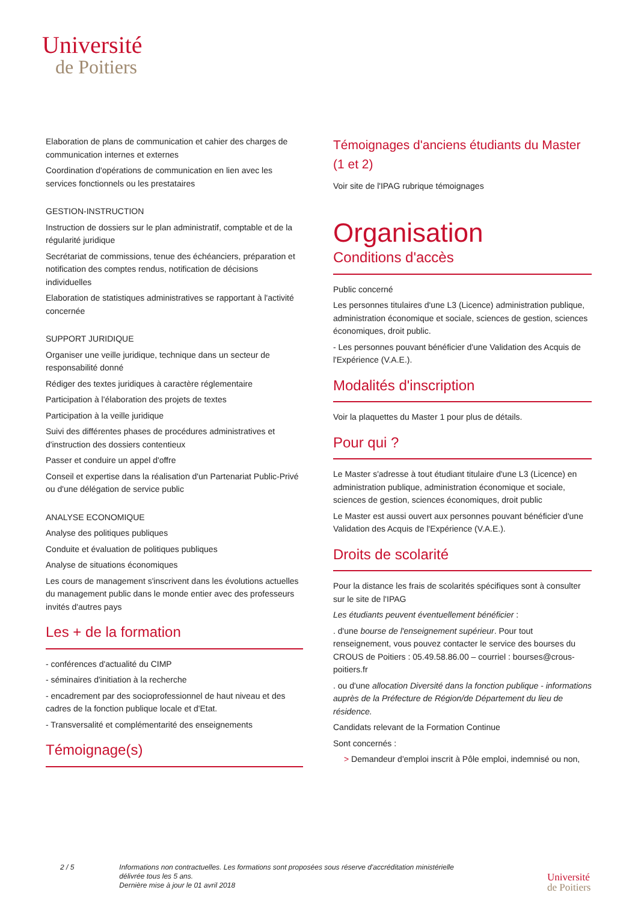Université
de Poitiers
Elaboration de plans de communication et cahier des charges de communication internes et externes
Coordination d'opérations de communication en lien avec les services fonctionnels ou les prestataires
GESTION-INSTRUCTION
Instruction de dossiers sur le plan administratif, comptable et de la régularité juridique
Secrétariat de commissions, tenue des échéanciers, préparation et notification des comptes rendus, notification de décisions individuelles
Elaboration de statistiques administratives se rapportant à l'activité concernée
SUPPORT JURIDIQUE
Organiser une veille juridique, technique dans un secteur de responsabilité donné
Rédiger des textes juridiques à caractère réglementaire
Participation à l'élaboration des projets de textes
Participation à la veille juridique
Suivi des différentes phases de procédures administratives et d'instruction des dossiers contentieux
Passer et conduire un appel d'offre
Conseil et expertise dans la réalisation d'un Partenariat Public-Privé ou d'une délégation de service public
ANALYSE ECONOMIQUE
Analyse des politiques publiques
Conduite et évaluation de politiques publiques
Analyse de situations économiques
Les cours de management s'inscrivent dans les évolutions actuelles du management public dans le monde entier avec des professeurs invités d'autres pays
Les + de la formation
- conférences d'actualité du CIMP
- séminaires d'initiation à la recherche
- encadrement par des socioprofessionnel de haut niveau et des cadres de la fonction publique locale et d'Etat.
- Transversalité et complémentarité des enseignements
Témoignage(s)
Témoignages d'anciens étudiants du Master (1 et 2)
Voir site de l'IPAG rubrique témoignages
Organisation
Conditions d'accès
Public concerné
Les personnes titulaires d'une L3 (Licence) administration publique, administration économique et sociale, sciences de gestion, sciences économiques, droit public.
- Les personnes pouvant bénéficier d'une Validation des Acquis de l'Expérience (V.A.E.).
Modalités d'inscription
Voir la plaquettes du Master 1 pour plus de détails.
Pour qui ?
Le Master s'adresse à tout étudiant titulaire d'une L3 (Licence) en administration publique, administration économique et sociale, sciences de gestion, sciences économiques, droit public
Le Master est aussi ouvert aux personnes pouvant bénéficier d'une Validation des Acquis de l'Expérience (V.A.E.).
Droits de scolarité
Pour la distance les frais de scolarités spécifiques sont à consulter sur le site de l'IPAG
Les étudiants peuvent éventuellement bénéficier :
. d'une bourse de l'enseignement supérieur. Pour tout renseignement, vous pouvez contacter le service des bourses du CROUS de Poitiers : 05.49.58.86.00 – courriel : bourses@crous-poitiers.fr
. ou d'une allocation Diversité dans la fonction publique - informations auprès de la Préfecture de Région/de Département du lieu de résidence.
Candidats relevant de la Formation Continue
Sont concernés :
> Demandeur d'emploi inscrit à Pôle emploi, indemnisé ou non,
2 / 5 Informations non contractuelles. Les formations sont proposées sous réserve d'accréditation ministérielle
délivrée tous les 5 ans.
Dernière mise à jour le 01 avril 2018
Université
de Poitiers